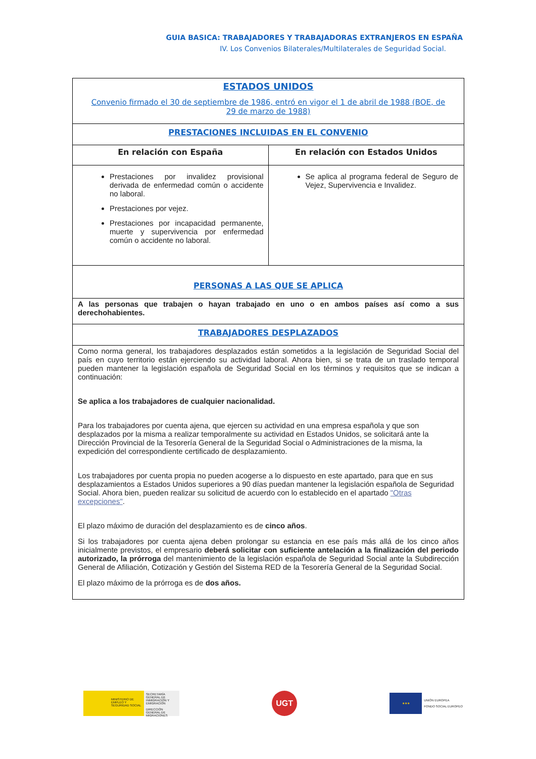GUIA BASICA: TRABAJADORES Y TRABAJADORAS EXTRANJEROS EN ESPAÑA
IV. Los Convenios Bilaterales/Multilaterales de Seguridad Social.
| ESTADOS UNIDOS Convenio firmado el 30 de septiembre de 1986, entró en vigor el 1 de abril de 1988 (BOE, de 29 de marzo de 1988) | |
| PRESTACIONES INCLUIDAS EN EL CONVENIO | |
| En relación con España | En relación con Estados Unidos |
| Prestaciones por invalidez provisional derivada de enfermedad común o accidente no laboral. Prestaciones por vejez. Prestaciones por incapacidad permanente, muerte y supervivencia por enfermedad común o accidente no laboral. | Se aplica al programa federal de Seguro de Vejez, Supervivencia e Invalidez. |
| PERSONAS A LAS QUE SE APLICA | |
| A las personas que trabajen o hayan trabajado en uno o en ambos países así como a sus derechohabientes. | |
| TRABAJADORES DESPLAZADOS | |
| Como norma general, los trabajadores desplazados están sometidos a la legislación de Seguridad Social del país en cuyo territorio están ejerciendo su actividad laboral. Ahora bien, si se trata de un traslado temporal pueden mantener la legislación española de Seguridad Social en los términos y requisitos que se indican a continuación: Se aplica a los trabajadores de cualquier nacionalidad. Para los trabajadores por cuenta ajena, que ejercen su actividad en una empresa española y que son desplazados por la misma a realizar temporalmente su actividad en Estados Unidos, se solicitará ante la Dirección Provincial de la Tesorería General de la Seguridad Social o Administraciones de la misma, la expedición del correspondiente certificado de desplazamiento. Los trabajadores por cuenta propia no pueden acogerse a lo dispuesto en este apartado, para que en sus desplazamientos a Estados Unidos superiores a 90 días puedan mantener la legislación española de Seguridad Social. Ahora bien, pueden realizar su solicitud de acuerdo con lo establecido en el apartado "Otras excepciones" . El plazo máximo de duración del desplazamiento es de cinco años . Si los trabajadores por cuenta ajena deben prolongar su estancia en ese país más allá de los cinco años inicialmente previstos, el empresario deberá solicitar con suficiente antelación a la finalización del periodo autorizado, la prórroga del mantenimiento de la legislación española de Seguridad Social ante la Subdirección General de Afiliación, Cotización y Gestión del Sistema RED de la Tesorería General de la Seguridad Social. El plazo máximo de la prórroga es de dos años. | |
MINISTERIO DE EMPLEO Y SEGURIDAD SOCIAL
SECRETARÍA GENERAL DE INMIGRACIÓN Y EMIGRACIÓN
DIRECCIÓN GENERAL DE MIGRACIONES
UGT
★★★
UNIÓN EUROPEA
FONDO SOCIAL EUROPEO